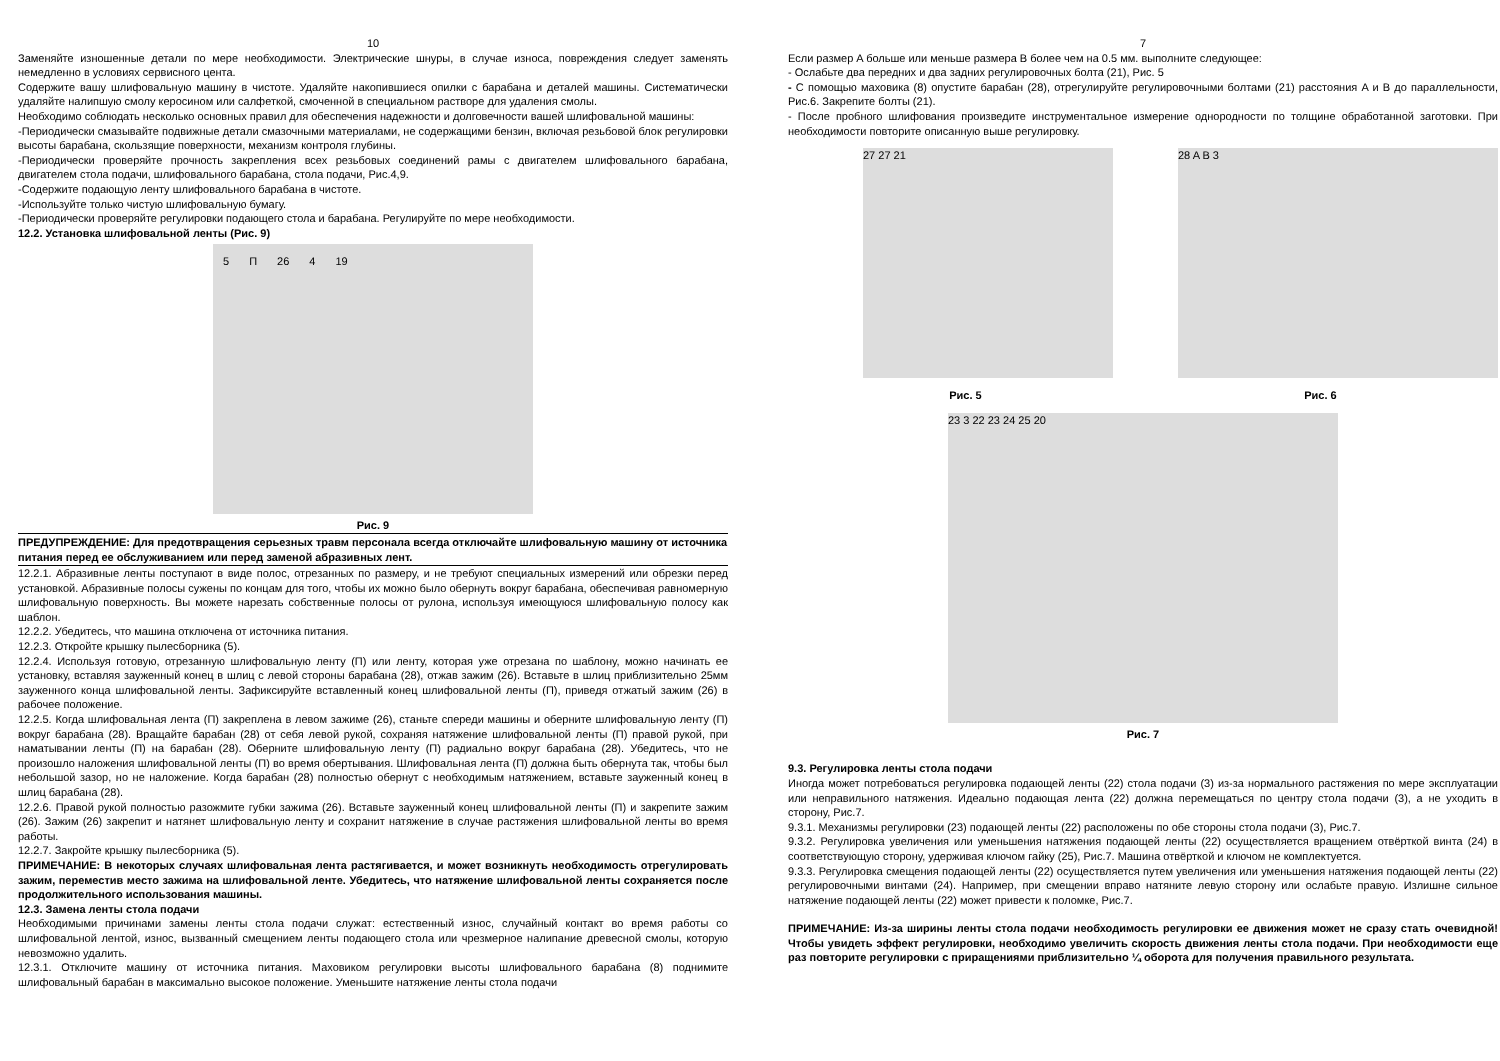10
Заменяйте изношенные детали по мере необходимости. Электрические шнуры, в случае износа, повреждения следует заменять немедленно в условиях сервисного цента.
Содержите вашу шлифовальную машину в чистоте. Удаляйте накопившиеся опилки с барабана и деталей машины. Систематически удаляйте налипшую смолу керосином или салфеткой, смоченной в специальном растворе для удаления смолы.
Необходимо соблюдать несколько основных правил для обеспечения надежности и долговечности вашей шлифовальной машины:
-Периодически смазывайте подвижные детали смазочными материалами, не содержащими бензин, включая резьбовой блок регулировки высоты барабана, скользящие поверхности, механизм контроля глубины.
-Периодически проверяйте прочность закрепления всех резьбовых соединений рамы с двигателем шлифовального барабана, двигателем стола подачи, шлифовального барабана, стола подачи, Рис.4,9.
-Содержите подающую ленту шлифовального барабана в чистоте.
-Используйте только чистую шлифовальную бумагу.
-Периодически проверяйте регулировки подающего стола и барабана. Регулируйте по мере необходимости.
12.2. Установка шлифовальной ленты (Рис. 9)
5 П 26 4 19
Рис. 9
ПРЕДУПРЕЖДЕНИЕ: Для предотвращения серьезных травм персонала всегда отключайте шлифовальную машину от источника питания перед ее обслуживанием или перед заменой абразивных лент.
12.2.1. Абразивные ленты поступают в виде полос, отрезанных по размеру, и не требуют специальных измерений или обрезки перед установкой. Абразивные полосы сужены по концам для того, чтобы их можно было обернуть вокруг барабана, обеспечивая равномерную шлифовальную поверхность. Вы можете нарезать собственные полосы от рулона, используя имеющуюся шлифовальную полосу как шаблон.
12.2.2. Убедитесь, что машина отключена от источника питания.
12.2.3. Откройте крышку пылесборника (5).
12.2.4. Используя готовую, отрезанную шлифовальную ленту (П) или ленту, которая уже отрезана по шаблону, можно начинать ее установку, вставляя зауженный конец в шлиц с левой стороны барабана (28), отжав зажим (26). Вставьте в шлиц приблизительно 25мм зауженного конца шлифовальной ленты. Зафиксируйте вставленный конец шлифовальной ленты (П), приведя отжатый зажим (26) в рабочее положение.
12.2.5. Когда шлифовальная лента (П) закреплена в левом зажиме (26), станьте спереди машины и оберните шлифовальную ленту (П) вокруг барабана (28). Вращайте барабан (28) от себя левой рукой, сохраняя натяжение шлифовальной ленты (П) правой рукой, при наматывании ленты (П) на барабан (28). Оберните шлифовальную ленту (П) радиально вокруг барабана (28). Убедитесь, что не произошло наложения шлифовальной ленты (П) во время обертывания. Шлифовальная лента (П) должна быть обернута так, чтобы был небольшой зазор, но не наложение. Когда барабан (28) полностью обернут с необходимым натяжением, вставьте зауженный конец в шлиц барабана (28).
12.2.6. Правой рукой полностью разожмите губки зажима (26). Вставьте зауженный конец шлифовальной ленты (П) и закрепите зажим (26). Зажим (26) закрепит и натянет шлифовальную ленту и сохранит натяжение в случае растяжения шлифовальной ленты во время работы.
12.2.7. Закройте крышку пылесборника (5).
ПРИМЕЧАНИЕ: В некоторых случаях шлифовальная лента растягивается, и может возникнуть необходимость отрегулировать зажим, переместив место зажима на шлифовальной ленте. Убедитесь, что натяжение шлифовальной ленты сохраняется после продолжительного использования машины.
12.3. Замена ленты стола подачи
Необходимыми причинами замены ленты стола подачи служат: естественный износ, случайный контакт во время работы со шлифовальной лентой, износ, вызванный смещением ленты подающего стола или чрезмерное налипание древесной смолы, которую невозможно удалить.
12.3.1. Отключите машину от источника питания. Маховиком регулировки высоты шлифовального барабана (8) поднимите шлифовальный барабан в максимально высокое положение. Уменьшите натяжение ленты стола подачи
7
Если размер A больше или меньше размера B более чем на 0.5 мм. выполните следующее:
- Ослабьте два передних и два задних регулировочных болта (21), Рис. 5
- С помощью маховика (8) опустите барабан (28), отрегулируйте регулировочными болтами (21) расстояния A и B до параллельности, Рис.6. Закрепите болты (21).
- После пробного шлифования произведите инструментальное измерение однородности по толщине обработанной заготовки. При необходимости повторите описанную выше регулировку.
27 27 21 28 A B 3
Рис. 5 Рис. 6
23 3 22 23 24 25 20
Рис. 7
9.3. Регулировка ленты стола подачи
Иногда может потребоваться регулировка подающей ленты (22) стола подачи (3) из-за нормального растяжения по мере эксплуатации или неправильного натяжения. Идеально подающая лента (22) должна перемещаться по центру стола подачи (3), а не уходить в сторону, Рис.7.
9.3.1. Механизмы регулировки (23) подающей ленты (22) расположены по обе стороны стола подачи (3), Рис.7.
9.3.2. Регулировка увеличения или уменьшения натяжения подающей ленты (22) осуществляется вращением отвёрткой винта (24) в соответствующую сторону, удерживая ключом гайку (25), Рис.7. Машина отвёрткой и ключом не комплектуется.
9.3.3. Регулировка смещения подающей ленты (22) осуществляется путем увеличения или уменьшения натяжения подающей ленты (22) регулировочными винтами (24). Например, при смещении вправо натяните левую сторону или ослабьте правую. Излишне сильное натяжение подающей ленты (22) может привести к поломке, Рис.7.
ПРИМЕЧАНИЕ: Из-за ширины ленты стола подачи необходимость регулировки ее движения может не сразу стать очевидной! Чтобы увидеть эффект регулировки, необходимо увеличить скорость движения ленты стола подачи. При необходимости еще раз повторите регулировки с приращениями приблизительно ¼ оборота для получения правильного результата.